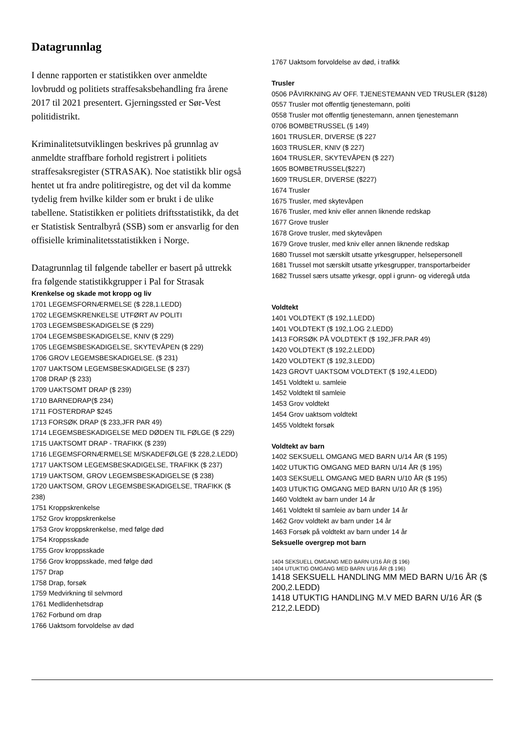Datagrunnlag
I denne rapporten er statistikken over anmeldte lovbrudd og politiets straffesaksbehandling fra årene 2017 til 2021 presentert. Gjerningssted er Sør-Vest politidistrikt.
Kriminalitetsutviklingen beskrives på grunnlag av anmeldte straffbare forhold registrert i politiets straffesaksregister (STRASAK). Noe statistikk blir også hentet ut fra andre politiregistre, og det vil da komme tydelig frem hvilke kilder som er brukt i de ulike tabellene. Statistikken er politiets driftsstatistikk, da det er Statistisk Sentralbyrå (SSB) som er ansvarlig for den offisielle kriminalitetsstatistikken i Norge.
Datagrunnlag til følgende tabeller er basert på uttrekk fra følgende statistikkgrupper i Pal for Strasak
Krenkelse og skade mot kropp og liv
1701 LEGEMSFORNÆRMELSE ($ 228,1.LEDD)
1702 LEGEMSKRENKELSE UTFØRT AV POLITI
1703 LEGEMSBESKADIGELSE ($ 229)
1704 LEGEMSBESKADIGELSE, KNIV ($ 229)
1705 LEGEMSBESKADIGELSE, SKYTEVÅPEN ($ 229)
1706 GROV LEGEMSBESKADIGELSE. ($ 231)
1707 UAKTSOM LEGEMSBESKADIGELSE ($ 237)
1708 DRAP ($ 233)
1709 UAKTSOMT DRAP ($ 239)
1710 BARNEDRAP($ 234)
1711 FOSTERDRAP $245
1713 FORSØK DRAP ($ 233,JFR PAR 49)
1714 LEGEMSBESKADIGELSE MED DØDEN TIL FØLGE ($ 229)
1715 UAKTSOMT DRAP - TRAFIKK ($ 239)
1716 LEGEMSFORNÆRMELSE M/SKADEFØLGE ($ 228,2.LEDD)
1717 UAKTSOM LEGEMSBESKADIGELSE, TRAFIKK ($ 237)
1719 UAKTSOM, GROV LEGEMSBESKADIGELSE ($ 238)
1720 UAKTSOM, GROV LEGEMSBESKADIGELSE, TRAFIKK ($ 238)
1751 Kroppskrenkelse
1752 Grov kroppskrenkelse
1753 Grov kroppskrenkelse, med følge død
1754 Kroppsskade
1755 Grov kroppsskade
1756 Grov kroppsskade, med følge død
1757 Drap
1758 Drap, forsøk
1759 Medvirkning til selvmord
1761 Medlidenhetsdrap
1762 Forbund om drap
1766 Uaktsom forvoldelse av død
1767 Uaktsom forvoldelse av død, i trafikk
Trusler
0506 PÅVIRKNING AV OFF. TJENESTEMANN VED TRUSLER ($128)
0557 Trusler mot offentlig tjenestemann, politi
0558 Trusler mot offentlig tjenestemann, annen tjenestemann
0706 BOMBETRUSSEL (§ 149)
1601 TRUSLER, DIVERSE ($ 227
1603 TRUSLER, KNIV ($ 227)
1604 TRUSLER, SKYTEVÅPEN ($ 227)
1605 BOMBETRUSSEL($227)
1609 TRUSLER, DIVERSE ($227)
1674 Trusler
1675 Trusler, med skytevåpen
1676 Trusler, med kniv eller annen liknende redskap
1677 Grove trusler
1678 Grove trusler, med skytevåpen
1679 Grove trusler, med kniv eller annen liknende redskap
1680 Trussel mot særskilt utsatte yrkesgrupper, helsepersonell
1681 Trussel mot særskilt utsatte yrkesgrupper, transportarbeider
1682 Trussel særs utsatte yrkesgr, oppl i grunn- og videregå utda
Voldtekt
1401 VOLDTEKT ($ 192,1.LEDD)
1401 VOLDTEKT ($ 192,1.OG 2.LEDD)
1413 FORSØK PÅ VOLDTEKT ($ 192,JFR.PAR 49)
1420 VOLDTEKT ($ 192,2.LEDD)
1420 VOLDTEKT ($ 192,3.LEDD)
1423 GROVT UAKTSOM VOLDTEKT ($ 192,4.LEDD)
1451 Voldtekt u. samleie
1452 Voldtekt til samleie
1453 Grov voldtekt
1454 Grov uaktsom voldtekt
1455 Voldtekt forsøk
Voldtekt av barn
1402 SEKSUELL OMGANG MED BARN U/14 ÅR ($ 195)
1402 UTUKTIG OMGANG MED BARN U/14 ÅR ($ 195)
1403 SEKSUELL OMGANG MED BARN U/10 ÅR ($ 195)
1403 UTUKTIG OMGANG MED BARN U/10 ÅR ($ 195)
1460 Voldtekt av barn under 14 år
1461 Voldtekt til samleie av barn under 14 år
1462 Grov voldtekt av barn under 14 år
1463 Forsøk på voldtekt av barn under 14 år
Seksuelle overgrep mot barn
1404 SEKSUELL OMGANG MED BARN U/16 ÅR ($ 196)
1404 UTUKTIG OMGANG MED BARN U/16 ÅR ($ 196)
1418 SEKSUELL HANDLING MM MED BARN U/16 ÅR ($ 200,2.LEDD)
1418 UTUKTIG HANDLING M.V MED BARN U/16 ÅR ($ 212,2.LEDD)